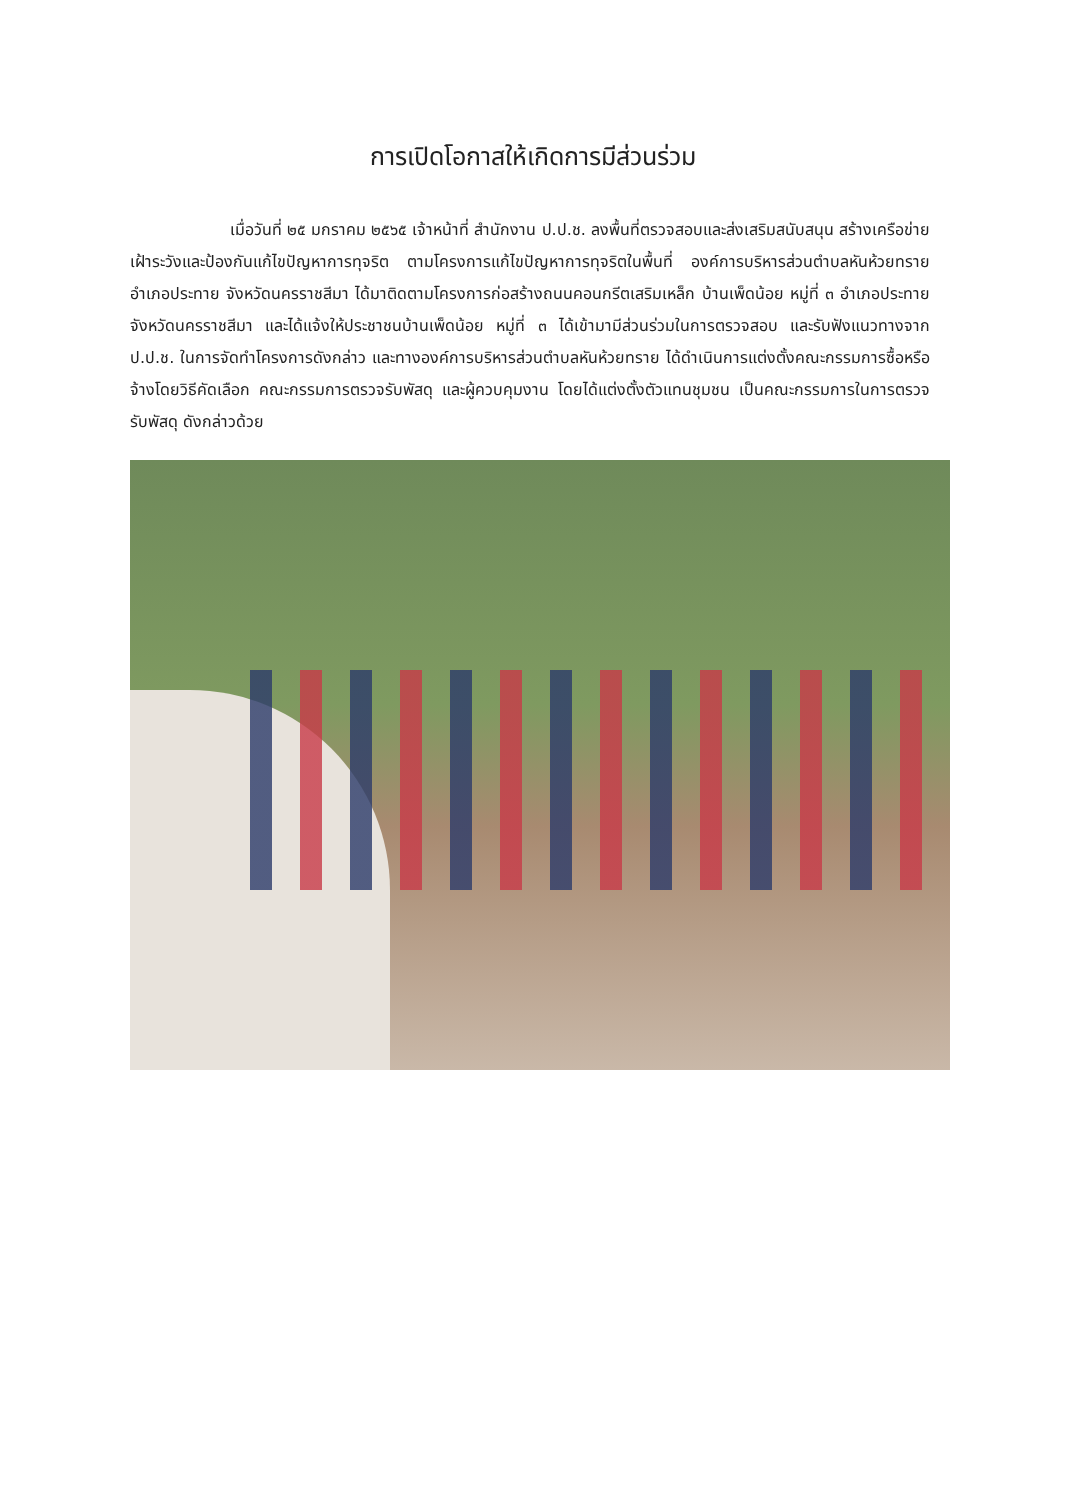การเปิดโอกาสให้เกิดการมีส่วนร่วม
เมื่อวันที่ ๒๕ มกราคม ๒๕๖๕ เจ้าหน้าที่ สำนักงาน ป.ป.ช. ลงพื้นที่ตรวจสอบและส่งเสริมสนับสนุน สร้างเครือข่ายเฝ้าระวังและป้องกันแก้ไขปัญหาการทุจริต ตามโครงการแก้ไขปัญหาการทุจริตในพื้นที่ องค์การบริหารส่วนตำบลหันห้วยทราย อำเภอประทาย จังหวัดนครราชสีมา ได้มาติดตามโครงการก่อสร้างถนนคอนกรีตเสริมเหล็ก บ้านเพ็ดน้อย หมู่ที่ ๓ อำเภอประทาย จังหวัดนครราชสีมา และได้แจ้งให้ประชาชนบ้านเพ็ดน้อย หมู่ที่ ๓ ได้เข้ามามีส่วนร่วมในการตรวจสอบ และรับฟังแนวทางจาก ป.ป.ช. ในการจัดทำโครงการดังกล่าว และทางองค์การบริหารส่วนตำบลหันห้วยทราย ได้ดำเนินการแต่งตั้งคณะกรรมการซื้อหรือจ้างโดยวิธีคัดเลือก คณะกรรมการตรวจรับพัสดุ และผู้ควบคุมงาน โดยได้แต่งตั้งตัวแทนชุมชน เป็นคณะกรรมการในการตรวจรับพัสดุ ดังกล่าวด้วย